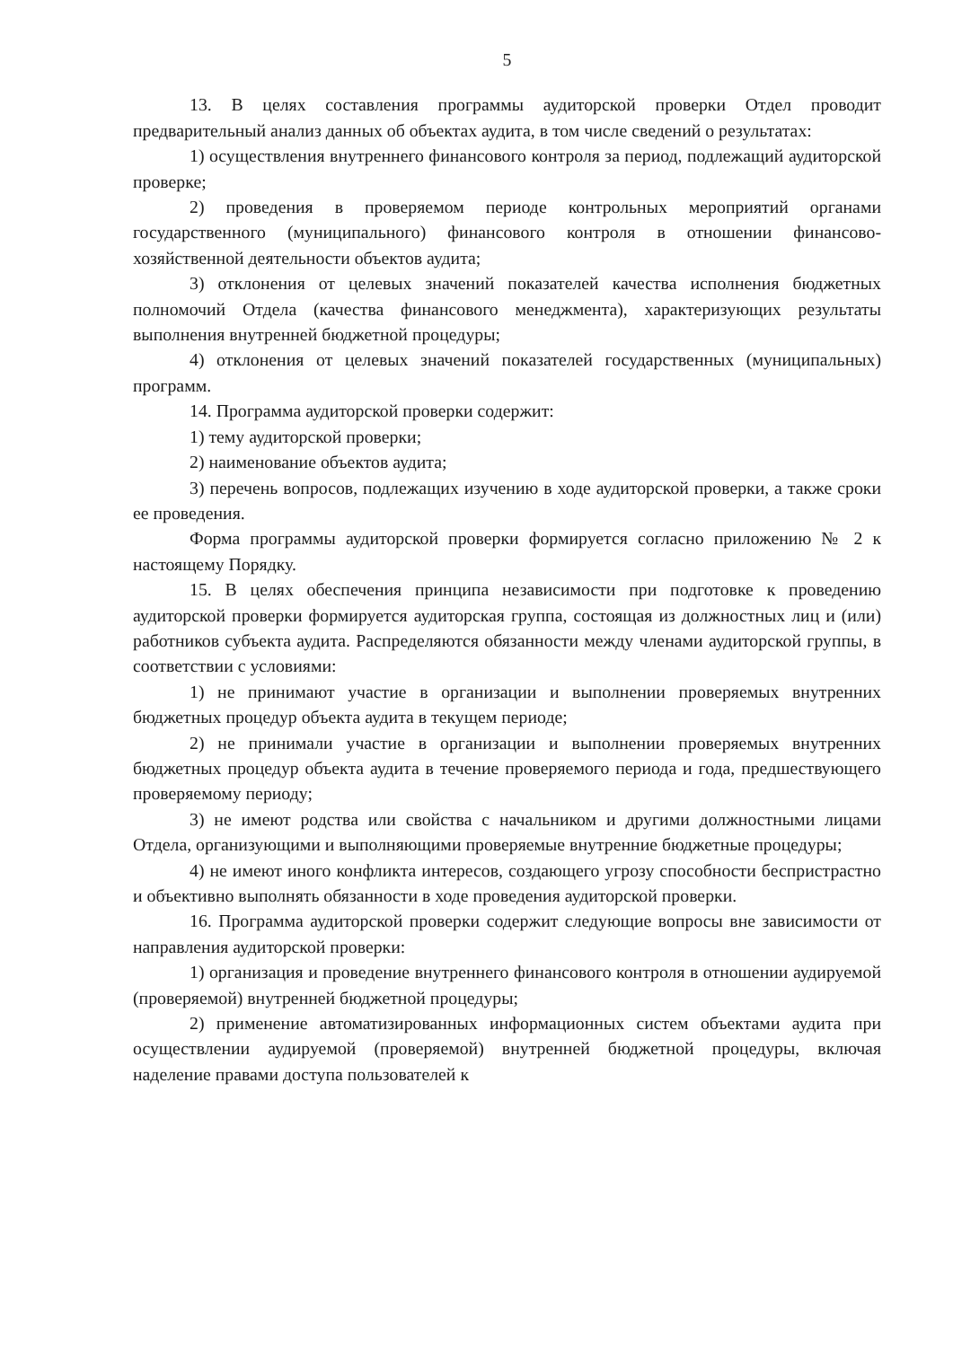5
13. В целях составления программы аудиторской проверки Отдел проводит предварительный анализ данных об объектах аудита, в том числе сведений о результатах:
1) осуществления внутреннего финансового контроля за период, подлежащий аудиторской проверке;
2) проведения в проверяемом периоде контрольных мероприятий органами государственного (муниципального) финансового контроля в отношении финансово-хозяйственной деятельности объектов аудита;
3) отклонения от целевых значений показателей качества исполнения бюджетных полномочий Отдела (качества финансового менеджмента), характеризующих результаты выполнения внутренней бюджетной процедуры;
4) отклонения от целевых значений показателей государственных (муниципальных) программ.
14. Программа аудиторской проверки содержит:
1) тему аудиторской проверки;
2) наименование объектов аудита;
3) перечень вопросов, подлежащих изучению в ходе аудиторской проверки, а также сроки ее проведения.
Форма программы аудиторской проверки формируется согласно приложению № 2 к настоящему Порядку.
15. В целях обеспечения принципа независимости при подготовке к проведению аудиторской проверки формируется аудиторская группа, состоящая из должностных лиц и (или) работников субъекта аудита. Распределяются обязанности между членами аудиторской группы, в соответствии с условиями:
1) не принимают участие в организации и выполнении проверяемых внутренних бюджетных процедур объекта аудита в текущем периоде;
2) не принимали участие в организации и выполнении проверяемых внутренних бюджетных процедур объекта аудита в течение проверяемого периода и года, предшествующего проверяемому периоду;
3) не имеют родства или свойства с начальником и другими должностными лицами Отдела, организующими и выполняющими проверяемые внутренние бюджетные процедуры;
4) не имеют иного конфликта интересов, создающего угрозу способности беспристрастно и объективно выполнять обязанности в ходе проведения аудиторской проверки.
16. Программа аудиторской проверки содержит следующие вопросы вне зависимости от направления аудиторской проверки:
1) организация и проведение внутреннего финансового контроля в отношении аудируемой (проверяемой) внутренней бюджетной процедуры;
2) применение автоматизированных информационных систем объектами аудита при осуществлении аудируемой (проверяемой) внутренней бюджетной процедуры, включая наделение правами доступа пользователей к